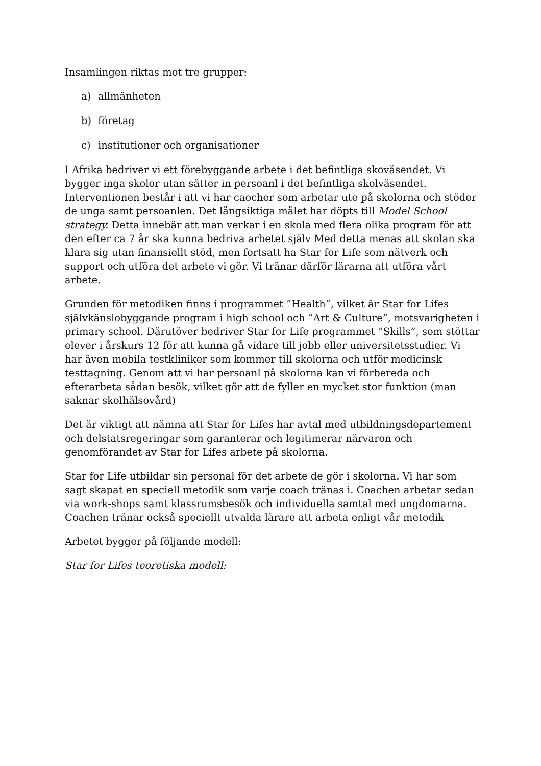Insamlingen riktas mot tre grupper:
a) allmänheten
b) företag
c) institutioner och organisationer
I Afrika bedriver vi ett förebyggande arbete i det befintliga skoväsendet. Vi bygger inga skolor utan sätter in persoanl i det befintliga skolväsendet. Interventionen består i att vi har caocher som arbetar ute på skolorna och stöder de unga samt persoanlen. Det långsiktiga målet har döpts till Model School strategy. Detta innebär att man verkar i en skola med flera olika program för att den efter ca 7 år ska kunna bedriva arbetet själv Med detta menas att skolan ska klara sig utan finansiellt stöd, men fortsatt ha Star for Life som nätverk och support och utföra det arbete vi gör. Vi tränar därför lärarna att utföra vårt arbete.
Grunden för metodiken finns i programmet ”Health”, vilket är Star for Lifes självkänslobyggande program i high school och ”Art & Culture”, motsvarigheten i primary school. Därutöver bedriver Star for Life programmet ”Skills”, som stöttar elever i årskurs 12 för att kunna gå vidare till jobb eller universitetsstudier. Vi har även mobila testkliniker som kommer till skolorna och utför medicinsk testtagning. Genom att vi har persoanl på skolorna kan vi förbereda och efterarbeta sådan besök, vilket gör att de fyller en mycket stor funktion (man saknar skolhälsovård)
Det är viktigt att nämna att Star for Lifes har avtal med utbildningsdepartement och delstatsregeringar som garanterar och legitimerar närvaron och genomförandet av Star for Lifes arbete på skolorna.
Star for Life utbildar sin personal för det arbete de gör i skolorna. Vi har som sagt skapat en speciell metodik som varje coach tränas i. Coachen arbetar sedan via work-shops samt klassrumsbesök och individuella samtal med ungdomarna. Coachen tränar också speciellt utvalda lärare att arbeta enligt vår metodik
Arbetet bygger på följande modell:
Star for Lifes teoretiska modell: